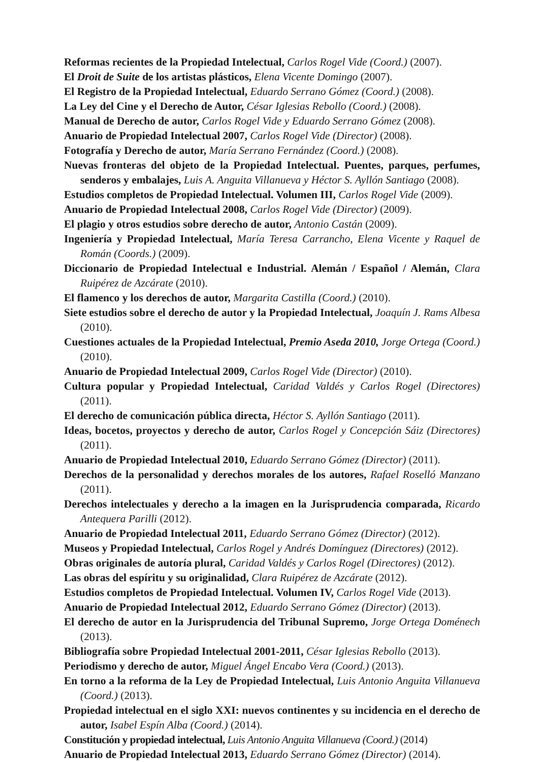Reformas recientes de la Propiedad Intelectual, Carlos Rogel Vide (Coord.) (2007).
El Droit de Suite de los artistas plásticos, Elena Vicente Domingo (2007).
El Registro de la Propiedad Intelectual, Eduardo Serrano Gómez (Coord.) (2008).
La Ley del Cine y el Derecho de Autor, César Iglesias Rebollo (Coord.) (2008).
Manual de Derecho de autor, Carlos Rogel Vide y Eduardo Serrano Gómez (2008).
Anuario de Propiedad Intelectual 2007, Carlos Rogel Vide (Director) (2008).
Fotografía y Derecho de autor, María Serrano Fernández (Coord.) (2008).
Nuevas fronteras del objeto de la Propiedad Intelectual. Puentes, parques, perfumes, senderos y embalajes, Luis A. Anguita Villanueva y Héctor S. Ayllón Santiago (2008).
Estudios completos de Propiedad Intelectual. Volumen III, Carlos Rogel Vide (2009).
Anuario de Propiedad Intelectual 2008, Carlos Rogel Vide (Director) (2009).
El plagio y otros estudios sobre derecho de autor, Antonio Castán (2009).
Ingeniería y Propiedad Intelectual, María Teresa Carrancho, Elena Vicente y Raquel de Román (Coords.) (2009).
Diccionario de Propiedad Intelectual e Industrial. Alemán / Español / Alemán, Clara Ruipérez de Azcárate (2010).
El flamenco y los derechos de autor, Margarita Castilla (Coord.) (2010).
Siete estudios sobre el derecho de autor y la Propiedad Intelectual, Joaquín J. Rams Albesa (2010).
Cuestiones actuales de la Propiedad Intelectual, Premio Aseda 2010, Jorge Ortega (Coord.) (2010).
Anuario de Propiedad Intelectual 2009, Carlos Rogel Vide (Director) (2010).
Cultura popular y Propiedad Intelectual, Caridad Valdés y Carlos Rogel (Directores) (2011).
El derecho de comunicación pública directa, Héctor S. Ayllón Santiago (2011).
Ideas, bocetos, proyectos y derecho de autor, Carlos Rogel y Concepción Sáiz (Directores) (2011).
Anuario de Propiedad Intelectual 2010, Eduardo Serrano Gómez (Director) (2011).
Derechos de la personalidad y derechos morales de los autores, Rafael Roselló Manzano (2011).
Derechos intelectuales y derecho a la imagen en la Jurisprudencia comparada, Ricardo Antequera Parilli (2012).
Anuario de Propiedad Intelectual 2011, Eduardo Serrano Gómez (Director) (2012).
Museos y Propiedad Intelectual, Carlos Rogel y Andrés Domínguez (Directores) (2012).
Obras originales de autoría plural, Caridad Valdés y Carlos Rogel (Directores) (2012).
Las obras del espíritu y su originalidad, Clara Ruipérez de Azcárate (2012).
Estudios completos de Propiedad Intelectual. Volumen IV, Carlos Rogel Vide (2013).
Anuario de Propiedad Intelectual 2012, Eduardo Serrano Gómez (Director) (2013).
El derecho de autor en la Jurisprudencia del Tribunal Supremo, Jorge Ortega Doménech (2013).
Bibliografía sobre Propiedad Intelectual 2001-2011, César Iglesias Rebollo (2013).
Periodismo y derecho de autor, Miguel Ángel Encabo Vera (Coord.) (2013).
En torno a la reforma de la Ley de Propiedad Intelectual, Luis Antonio Anguita Villanueva (Coord.) (2013).
Propiedad intelectual en el siglo XXI: nuevos continentes y su incidencia en el derecho de autor, Isabel Espín Alba (Coord.) (2014).
Constitución y propiedad intelectual, Luis Antonio Anguita Villanueva (Coord.) (2014)
Anuario de Propiedad Intelectual 2013, Eduardo Serrano Gómez (Director) (2014).